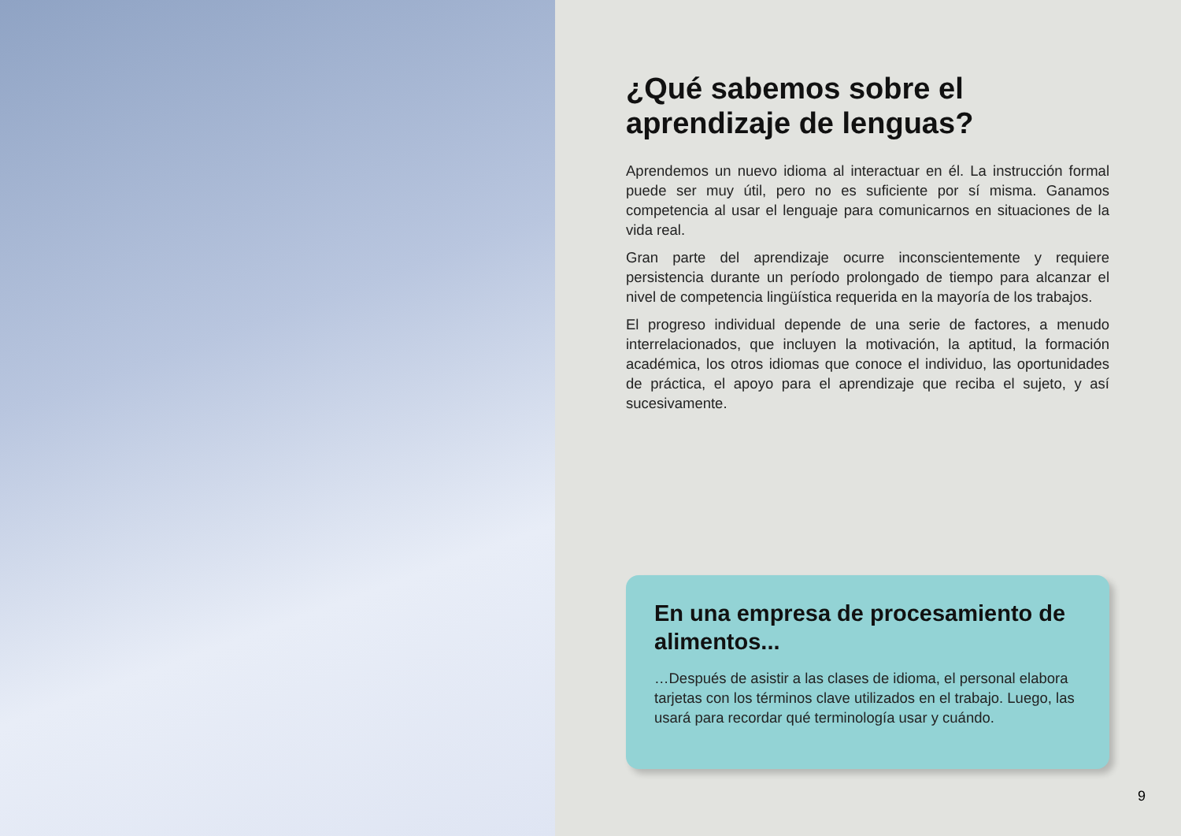¿Qué sabemos sobre el aprendizaje de lenguas?
Aprendemos un nuevo idioma al interactuar en él. La instrucción formal puede ser muy útil, pero no es suficiente por sí misma. Ganamos competencia al usar el lenguaje para comunicarnos en situaciones de la vida real.
Gran parte del aprendizaje ocurre inconscientemente y requiere persistencia durante un período prolongado de tiempo para alcanzar el nivel de competencia lingüística requerida en la mayoría de los trabajos.
El progreso individual depende de una serie de factores, a menudo interrelacionados, que incluyen la motivación, la aptitud, la formación académica, los otros idiomas que conoce el individuo, las oportunidades de práctica, el apoyo para el aprendizaje que reciba el sujeto, y así sucesivamente.
En una empresa de procesamiento de alimentos...
…Después de asistir a las clases de idioma, el personal elabora tarjetas con los términos clave utilizados en el trabajo. Luego, las usará para recordar qué terminología usar y cuándo.
9